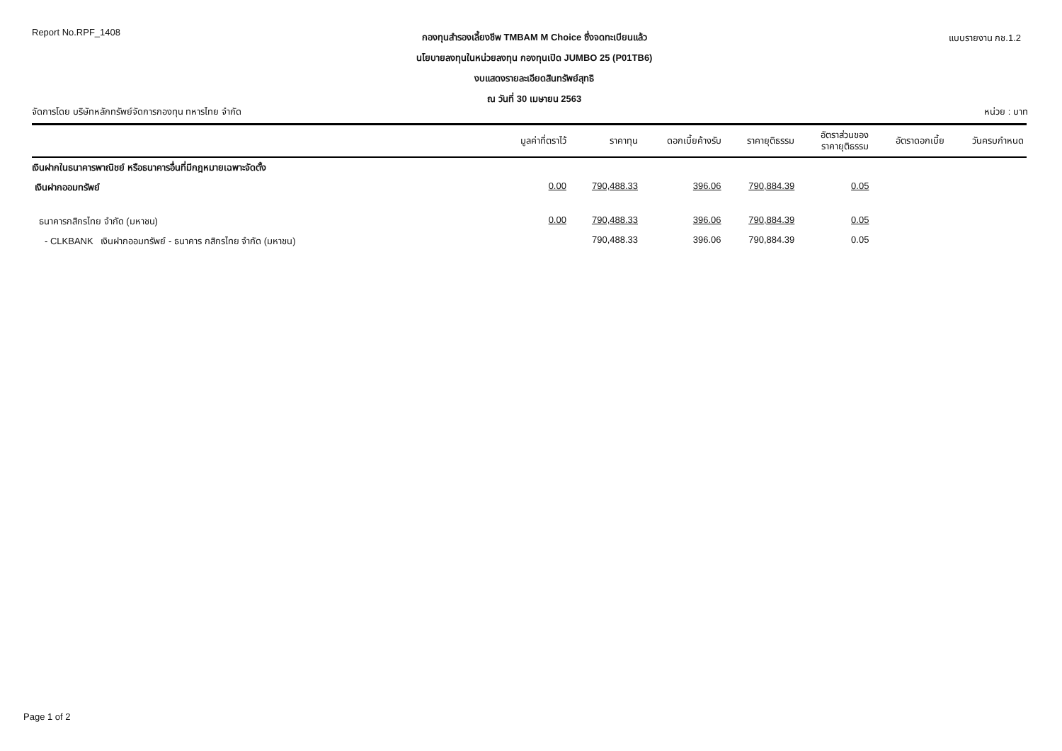Report No.RPF_1408
กองทุนสำรองเลี้ยงชีพ TMBAM M Choice ซึ่งจดทะเบียนแล้ว
นโยบายลงทุนในหน่วยลงทุน กองทุนเปิด JUMBO 25 (P01TB6)
งบแสดงรายละเอียดสินทรัพย์สุทธิ
ณ วันที่ 30 เมษายน 2563
แบบรายงาน กช.1.2
จัดการโดย บริษัทหลักทรัพย์จัดการกองทุน ทหารไทย จำกัด
หน่วย : บาท
| | มูลค่าที่ตราไว้ | ราคาทุน | ดอกเบี้ยค้างรับ | ราคายุติธรรม | อัตราส่วนของ ราคายุติธรรม | อัตราดอกเบี้ย | วันครบกำหนด |
| --- | --- | --- | --- | --- | --- | --- | --- |
| เงินฝากในธนาคารพาณิชย์ หรือธนาคารอื่นที่มีกฎหมายเฉพาะจัดตั้ง | | | | | | | |
| เงินฝากออมทรัพย์ | 0.00 | 790,488.33 | 396.06 | 790,884.39 | 0.05 | | |
| ธนาคารกสิกรไทย จำกัด (มหาชน) | 0.00 | 790,488.33 | 396.06 | 790,884.39 | 0.05 | | |
| - CLKBANK เงินฝากออมทรัพย์ - ธนาคาร กสิกรไทย จำกัด (มหาชน) | | 790,488.33 | 396.06 | 790,884.39 | 0.05 | | |
Page 1 of 2